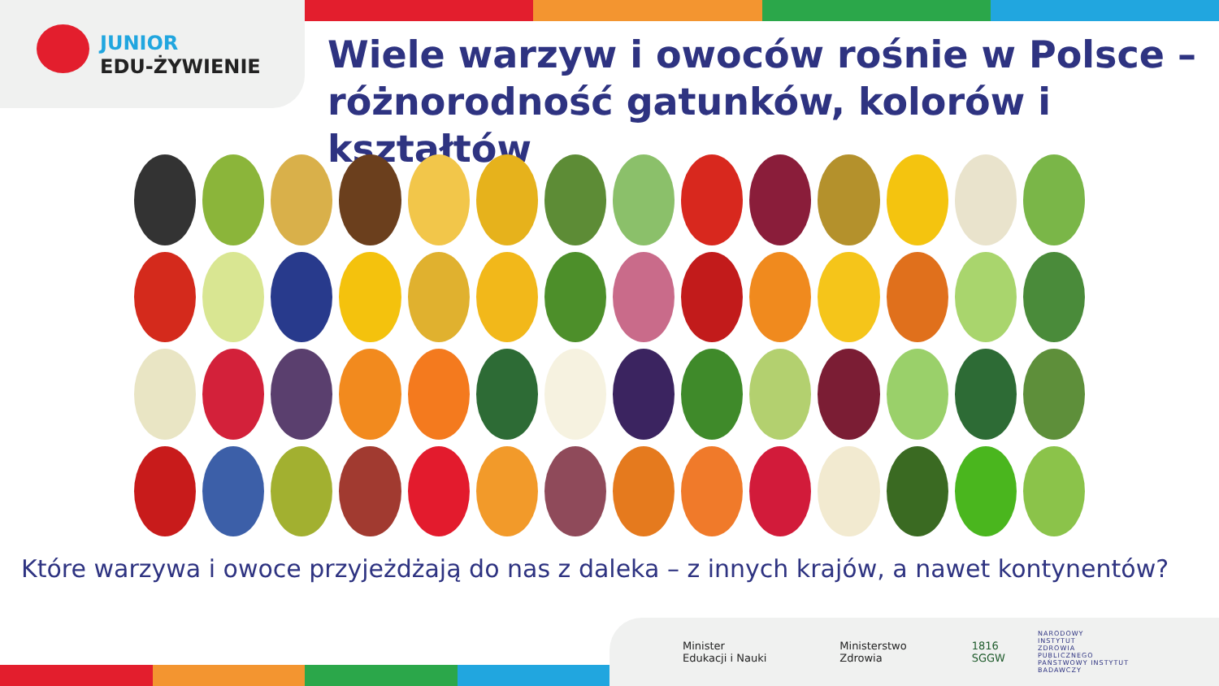JUNIOR
EDU-ŻYWIENIE
Wiele warzyw i owoców rośnie w Polsce –
różnorodność gatunków, kolorów i kształtów
Które warzywa i owoce przyjeżdżają do nas z daleka – z innych krajów, a nawet kontynentów?
Minister
Edukacji i Nauki
Ministerstwo
Zdrowia
1816
SGGW
NARODOWY
INSTYTUT
ZDROWIA
PUBLICZNEGO
PAŃSTWOWY INSTYTUT
BADAWCZY